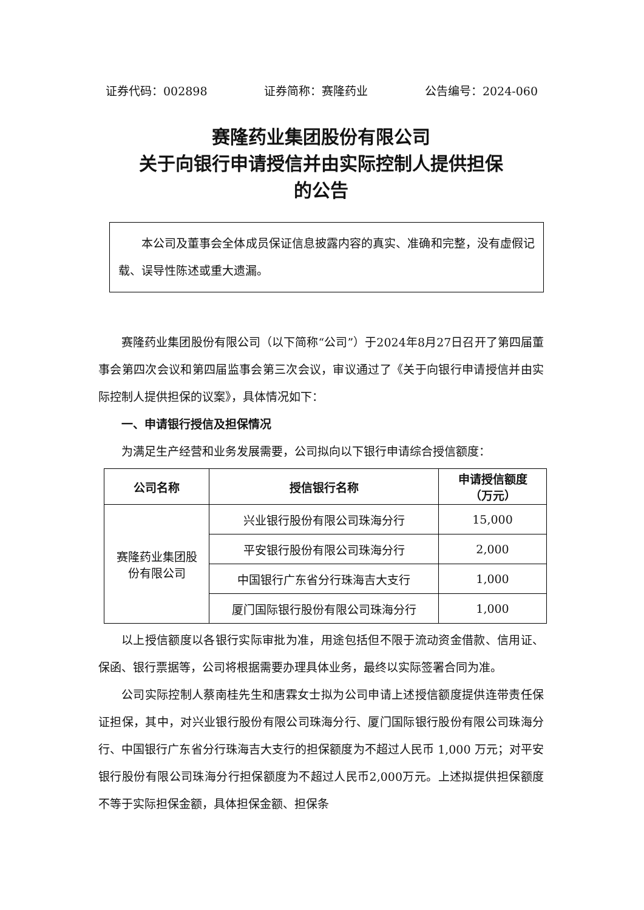证券代码：002898 证券简称：赛隆药业 公告编号：2024-060
赛隆药业集团股份有限公司
关于向银行申请授信并由实际控制人提供担保
的公告
本公司及董事会全体成员保证信息披露内容的真实、准确和完整，没有虚假记载、误导性陈述或重大遗漏。
赛隆药业集团股份有限公司（以下简称“公司”）于2024年8月27日召开了第四届董事会第四次会议和第四届监事会第三次会议，审议通过了《关于向银行申请授信并由实际控制人提供担保的议案》，具体情况如下：
一、申请银行授信及担保情况
为满足生产经营和业务发展需要，公司拟向以下银行申请综合授信额度：
| 公司名称 | 授信银行名称 | 申请授信额度 （万元） |
| --- | --- | --- |
| 赛隆药业集团股 份有限公司 | 兴业银行股份有限公司珠海分行 | 15,000 |
| | 平安银行股份有限公司珠海分行 | 2,000 |
| | 中国银行广东省分行珠海吉大支行 | 1,000 |
| | 厦门国际银行股份有限公司珠海分行 | 1,000 |
以上授信额度以各银行实际审批为准，用途包括但不限于流动资金借款、信用证、保函、银行票据等，公司将根据需要办理具体业务，最终以实际签署合同为准。
公司实际控制人蔡南桂先生和唐霖女士拟为公司申请上述授信额度提供连带责任保证担保，其中，对兴业银行股份有限公司珠海分行、厦门国际银行股份有限公司珠海分行、中国银行广东省分行珠海吉大支行的担保额度为不超过人民币 1,000 万元；对平安银行股份有限公司珠海分行担保额度为不超过人民币2,000万元。上述拟提供担保额度不等于实际担保金额，具体担保金额、担保条